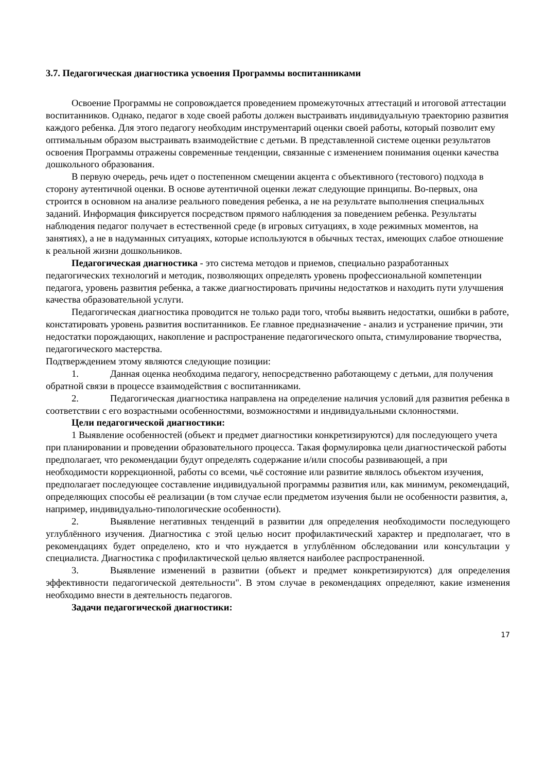3.7. Педагогическая диагностика усвоения Программы воспитанниками
Освоение Программы не сопровождается проведением промежуточных аттестаций и итоговой аттестации воспитанников. Однако, педагог в ходе своей работы должен выстраивать индивидуальную траекторию развития каждого ребенка. Для этого педагогу необходим инструментарий оценки своей работы, который позволит ему оптимальным образом выстраивать взаимодействие с детьми. В представленной системе оценки результатов освоения Программы отражены современные тенденции, связанные с изменением понимания оценки качества дошкольного образования.
В первую очередь, речь идет о постепенном смещении акцента с объективного (тестового) подхода в сторону аутентичной оценки. В основе аутентичной оценки лежат следующие принципы. Во-первых, она строится в основном на анализе реального поведения ребенка, а не на результате выполнения специальных заданий. Информация фиксируется посредством прямого наблюдения за поведением ребенка. Результаты наблюдения педагог получает в естественной среде (в игровых ситуациях, в ходе режимных моментов, на занятиях), а не в надуманных ситуациях, которые используются в обычных тестах, имеющих слабое отношение к реальной жизни дошкольников.
Педагогическая диагностика - это система методов и приемов, специально разработанных педагогических технологий и методик, позволяющих определять уровень профессиональной компетенции педагога, уровень развития ребенка, а также диагностировать причины недостатков и находить пути улучшения качества образовательной услуги.
Педагогическая диагностика проводится не только ради того, чтобы выявить недостатки, ошибки в работе, констатировать уровень развития воспитанников. Ее главное предназначение - анализ и устранение причин, эти недостатки порождающих, накопление и распространение педагогического опыта, стимулирование творчества, педагогического мастерства.
Подтверждением этому являются следующие позиции:
1. Данная оценка необходима педагогу, непосредственно работающему с детьми, для получения обратной связи в процессе взаимодействия с воспитанниками.
2. Педагогическая диагностика направлена на определение наличия условий для развития ребенка в соответствии с его возрастными особенностями, возможностями и индивидуальными склонностями.
Цели педагогической диагностики:
1 Выявление особенностей (объект и предмет диагностики конкретизируются) для последующего учета при планировании и проведении образовательного процесса. Такая формулировка цели диагностической работы предполагает, что рекомендации будут определять содержание и/или способы развивающей, а при необходимости коррекционной, работы со всеми, чьё состояние или развитие являлось объектом изучения, предполагает последующее составление индивидуальной программы развития или, как минимум, рекомендаций, определяющих способы её реализации (в том случае если предметом изучения были не особенности развития, а, например, индивидуально-типологические особенности).
2. Выявление негативных тенденций в развитии для определения необходимости последующего углублённого изучения. Диагностика с этой целью носит профилактический характер и предполагает, что в рекомендациях будет определено, кто и что нуждается в углублённом обследовании или консультации у специалиста. Диагностика с профилактической целью является наиболее распространенной.
3. Выявление изменений в развитии (объект и предмет конкретизируются) для определения эффективности педагогической деятельности". В этом случае в рекомендациях определяют, какие изменения необходимо внести в деятельность педагогов.
Задачи педагогической диагностики:
17